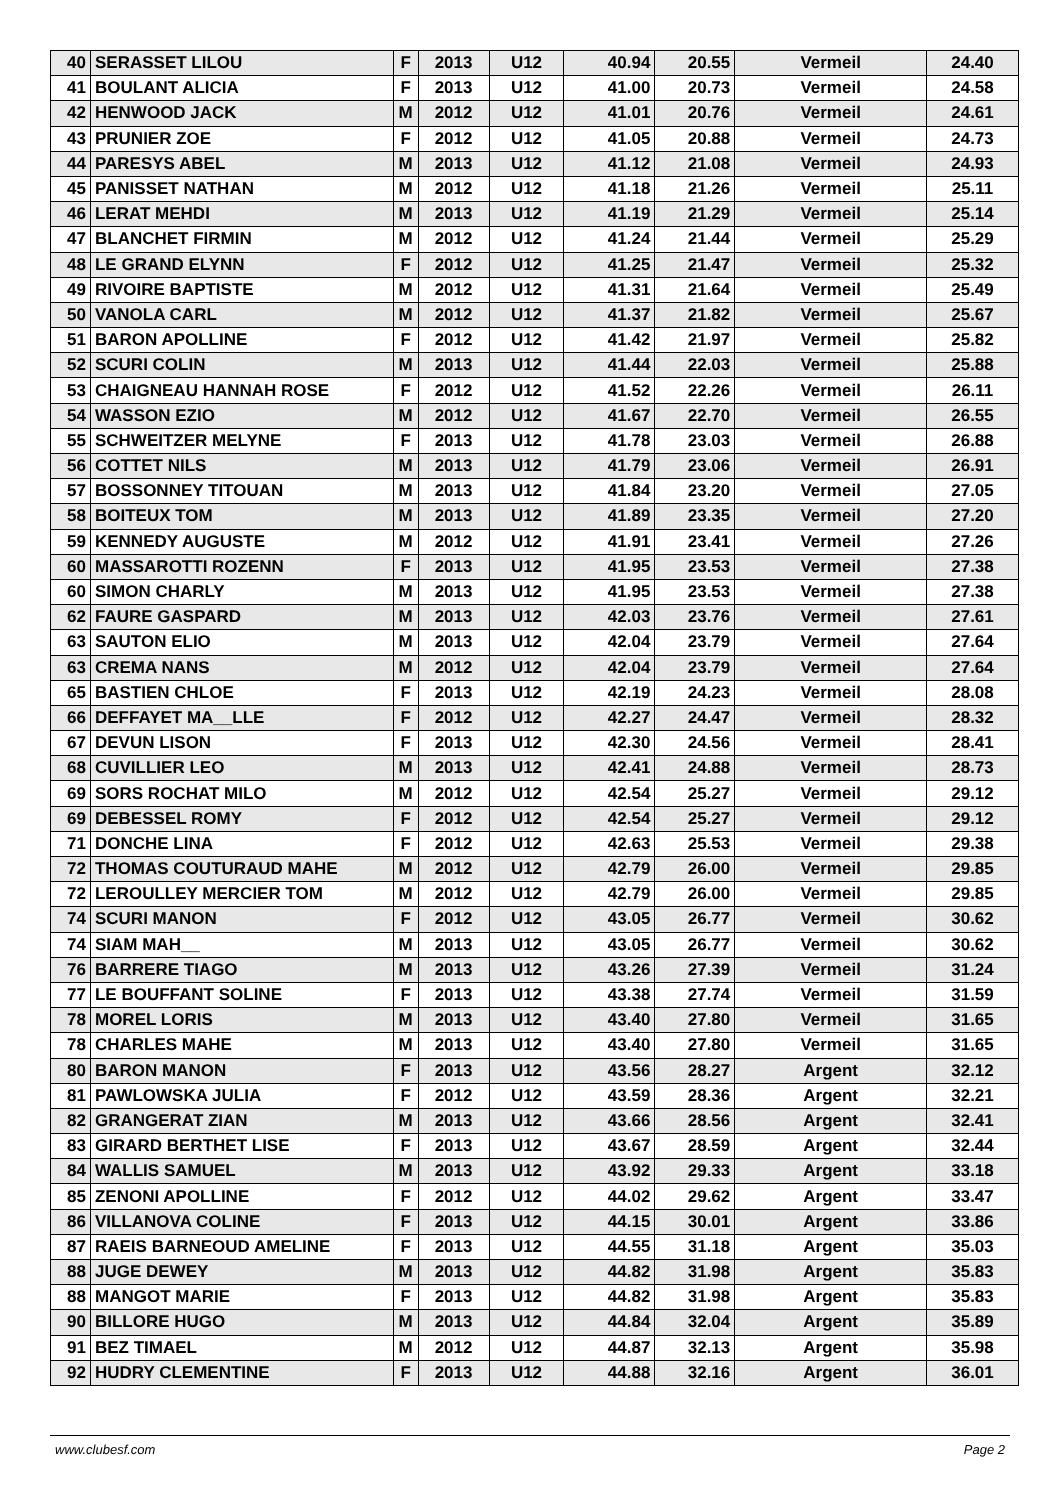| 40 | SERASSET LILOU | F | 2013 | U12 | 40.94 | 20.55 | Vermeil | 24.40 |
| 41 | BOULANT ALICIA | F | 2013 | U12 | 41.00 | 20.73 | Vermeil | 24.58 |
| 42 | HENWOOD JACK | M | 2012 | U12 | 41.01 | 20.76 | Vermeil | 24.61 |
| 43 | PRUNIER ZOE | F | 2012 | U12 | 41.05 | 20.88 | Vermeil | 24.73 |
| 44 | PARESYS ABEL | M | 2013 | U12 | 41.12 | 21.08 | Vermeil | 24.93 |
| 45 | PANISSET NATHAN | M | 2012 | U12 | 41.18 | 21.26 | Vermeil | 25.11 |
| 46 | LERAT MEHDI | M | 2013 | U12 | 41.19 | 21.29 | Vermeil | 25.14 |
| 47 | BLANCHET FIRMIN | M | 2012 | U12 | 41.24 | 21.44 | Vermeil | 25.29 |
| 48 | LE GRAND ELYNN | F | 2012 | U12 | 41.25 | 21.47 | Vermeil | 25.32 |
| 49 | RIVOIRE BAPTISTE | M | 2012 | U12 | 41.31 | 21.64 | Vermeil | 25.49 |
| 50 | VANOLA CARL | M | 2012 | U12 | 41.37 | 21.82 | Vermeil | 25.67 |
| 51 | BARON APOLLINE | F | 2012 | U12 | 41.42 | 21.97 | Vermeil | 25.82 |
| 52 | SCURI COLIN | M | 2013 | U12 | 41.44 | 22.03 | Vermeil | 25.88 |
| 53 | CHAIGNEAU HANNAH ROSE | F | 2012 | U12 | 41.52 | 22.26 | Vermeil | 26.11 |
| 54 | WASSON EZIO | M | 2012 | U12 | 41.67 | 22.70 | Vermeil | 26.55 |
| 55 | SCHWEITZER MELYNE | F | 2013 | U12 | 41.78 | 23.03 | Vermeil | 26.88 |
| 56 | COTTET NILS | M | 2013 | U12 | 41.79 | 23.06 | Vermeil | 26.91 |
| 57 | BOSSONNEY TITOUAN | M | 2013 | U12 | 41.84 | 23.20 | Vermeil | 27.05 |
| 58 | BOITEUX TOM | M | 2013 | U12 | 41.89 | 23.35 | Vermeil | 27.20 |
| 59 | KENNEDY AUGUSTE | M | 2012 | U12 | 41.91 | 23.41 | Vermeil | 27.26 |
| 60 | MASSAROTTI ROZENN | F | 2013 | U12 | 41.95 | 23.53 | Vermeil | 27.38 |
| 60 | SIMON CHARLY | M | 2013 | U12 | 41.95 | 23.53 | Vermeil | 27.38 |
| 62 | FAURE GASPARD | M | 2013 | U12 | 42.03 | 23.76 | Vermeil | 27.61 |
| 63 | SAUTON ELIO | M | 2013 | U12 | 42.04 | 23.79 | Vermeil | 27.64 |
| 63 | CREMA NANS | M | 2012 | U12 | 42.04 | 23.79 | Vermeil | 27.64 |
| 65 | BASTIEN CHLOE | F | 2013 | U12 | 42.19 | 24.23 | Vermeil | 28.08 |
| 66 | DEFFAYET MA__LLE | F | 2012 | U12 | 42.27 | 24.47 | Vermeil | 28.32 |
| 67 | DEVUN LISON | F | 2013 | U12 | 42.30 | 24.56 | Vermeil | 28.41 |
| 68 | CUVILLIER LEO | M | 2013 | U12 | 42.41 | 24.88 | Vermeil | 28.73 |
| 69 | SORS ROCHAT MILO | M | 2012 | U12 | 42.54 | 25.27 | Vermeil | 29.12 |
| 69 | DEBESSEL ROMY | F | 2012 | U12 | 42.54 | 25.27 | Vermeil | 29.12 |
| 71 | DONCHE LINA | F | 2012 | U12 | 42.63 | 25.53 | Vermeil | 29.38 |
| 72 | THOMAS COUTURAUD MAHE | M | 2012 | U12 | 42.79 | 26.00 | Vermeil | 29.85 |
| 72 | LEROULLEY MERCIER TOM | M | 2012 | U12 | 42.79 | 26.00 | Vermeil | 29.85 |
| 74 | SCURI MANON | F | 2012 | U12 | 43.05 | 26.77 | Vermeil | 30.62 |
| 74 | SIAM MAH__ | M | 2013 | U12 | 43.05 | 26.77 | Vermeil | 30.62 |
| 76 | BARRERE TIAGO | M | 2013 | U12 | 43.26 | 27.39 | Vermeil | 31.24 |
| 77 | LE BOUFFANT SOLINE | F | 2013 | U12 | 43.38 | 27.74 | Vermeil | 31.59 |
| 78 | MOREL LORIS | M | 2013 | U12 | 43.40 | 27.80 | Vermeil | 31.65 |
| 78 | CHARLES MAHE | M | 2013 | U12 | 43.40 | 27.80 | Vermeil | 31.65 |
| 80 | BARON MANON | F | 2013 | U12 | 43.56 | 28.27 | Argent | 32.12 |
| 81 | PAWLOWSKA JULIA | F | 2012 | U12 | 43.59 | 28.36 | Argent | 32.21 |
| 82 | GRANGERAT ZIAN | M | 2013 | U12 | 43.66 | 28.56 | Argent | 32.41 |
| 83 | GIRARD BERTHET LISE | F | 2013 | U12 | 43.67 | 28.59 | Argent | 32.44 |
| 84 | WALLIS SAMUEL | M | 2013 | U12 | 43.92 | 29.33 | Argent | 33.18 |
| 85 | ZENONI APOLLINE | F | 2012 | U12 | 44.02 | 29.62 | Argent | 33.47 |
| 86 | VILLANOVA COLINE | F | 2013 | U12 | 44.15 | 30.01 | Argent | 33.86 |
| 87 | RAEIS BARNEOUD AMELINE | F | 2013 | U12 | 44.55 | 31.18 | Argent | 35.03 |
| 88 | JUGE DEWEY | M | 2013 | U12 | 44.82 | 31.98 | Argent | 35.83 |
| 88 | MANGOT MARIE | F | 2013 | U12 | 44.82 | 31.98 | Argent | 35.83 |
| 90 | BILLORE HUGO | M | 2013 | U12 | 44.84 | 32.04 | Argent | 35.89 |
| 91 | BEZ TIMAEL | M | 2012 | U12 | 44.87 | 32.13 | Argent | 35.98 |
| 92 | HUDRY CLEMENTINE | F | 2013 | U12 | 44.88 | 32.16 | Argent | 36.01 |
www.clubesf.com Page 2